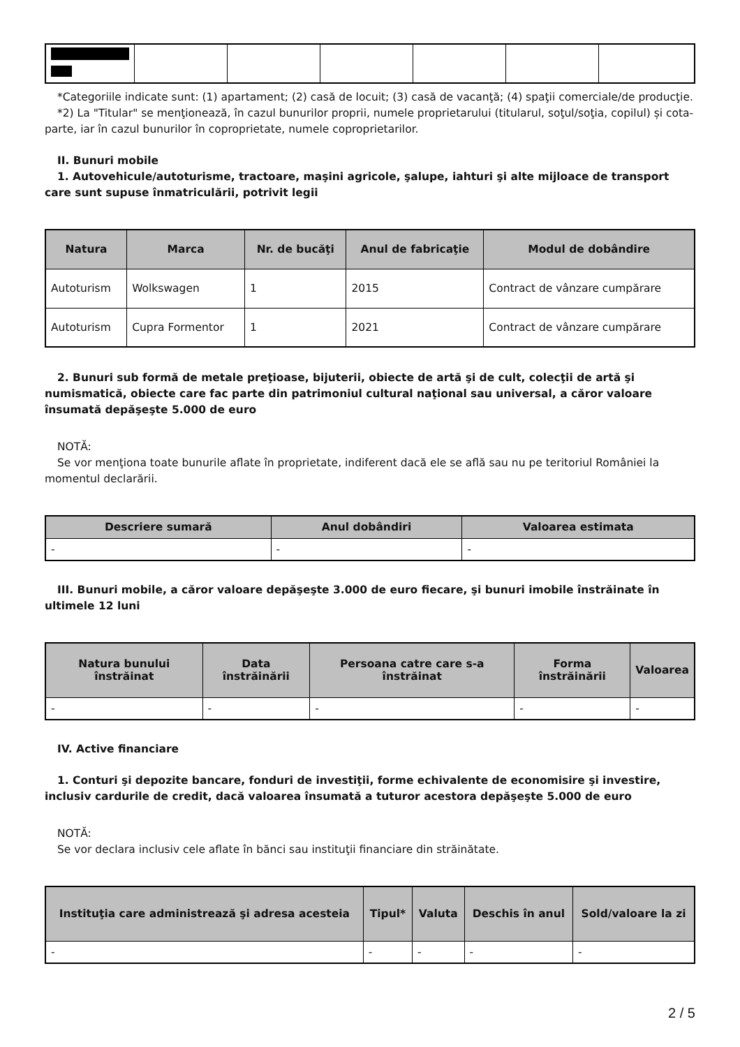*Categoriile indicate sunt: (1) apartament; (2) casă de locuit; (3) casă de vacanţă; (4) spaţii comerciale/de producţie.
*2) La "Titular" se menţionează, în cazul bunurilor proprii, numele proprietarului (titularul, soţul/soţia, copilul) și cota-parte, iar în cazul bunurilor în coproprietate, numele coproprietarilor.
II. Bunuri mobile
1. Autovehicule/autoturisme, tractoare, maşini agricole, şalupe, iahturi şi alte mijloace de transport care sunt supuse înmatriculării, potrivit legii
| Natura | Marca | Nr. de bucăţi | Anul de fabricaţie | Modul de dobândire |
| --- | --- | --- | --- | --- |
| Autoturism | Wolkswagen | 1 | 2015 | Contract de vânzare cumpărare |
| Autoturism | Cupra Formentor | 1 | 2021 | Contract de vânzare cumpărare |
2. Bunuri sub formă de metale preţioase, bijuterii, obiecte de artă şi de cult, colecţii de artă şi numismatică, obiecte care fac parte din patrimoniul cultural naţional sau universal, a căror valoare însumată depăşeşte 5.000 de euro
NOTĂ:
Se vor menţiona toate bunurile aflate în proprietate, indiferent dacă ele se află sau nu pe teritoriul României la momentul declarării.
| Descriere sumară | Anul dobândiri | Valoarea estimata |
| --- | --- | --- |
| - | - | - |
III. Bunuri mobile, a căror valoare depăşeşte 3.000 de euro fiecare, şi bunuri imobile înstrăinate în ultimele 12 luni
| Natura bunului înstrăinat | Data înstrăinării | Persoana catre care s-a înstrăinat | Forma înstrăinării | Valoarea |
| --- | --- | --- | --- | --- |
| - | - | - | - | - |
IV. Active financiare
1. Conturi şi depozite bancare, fonduri de investiţii, forme echivalente de economisire şi investire, inclusiv cardurile de credit, dacă valoarea însumată a tuturor acestora depăşeşte 5.000 de euro
NOTĂ:
Se vor declara inclusiv cele aflate în bănci sau instituţii financiare din străinătate.
| Instituţia care administrează şi adresa acesteia | Tipul* | Valuta | Deschis în anul | Sold/valoare la zi |
| --- | --- | --- | --- | --- |
| - | - | - | - | - |
2 / 5